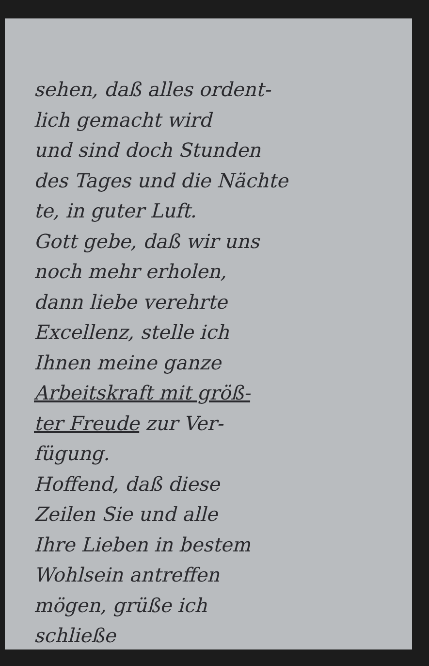sehen, daß alles ordent-
lich gemacht wird
und sind doch Stunden
des Tages und die Nächte
te, in guter Luft.
Gott gebe, daß wir uns
noch mehr erholen,
dann liebe verehrte
Excellenz, stelle ich
Ihnen meine ganze
Arbeitskraft mit größ-
ter Freude zur Ver-
fügung.
Hoffend, daß diese
Zeilen Sie und alle
Ihre Lieben in bestem
Wohlsein antreffen
mögen, grüße ich
schließe